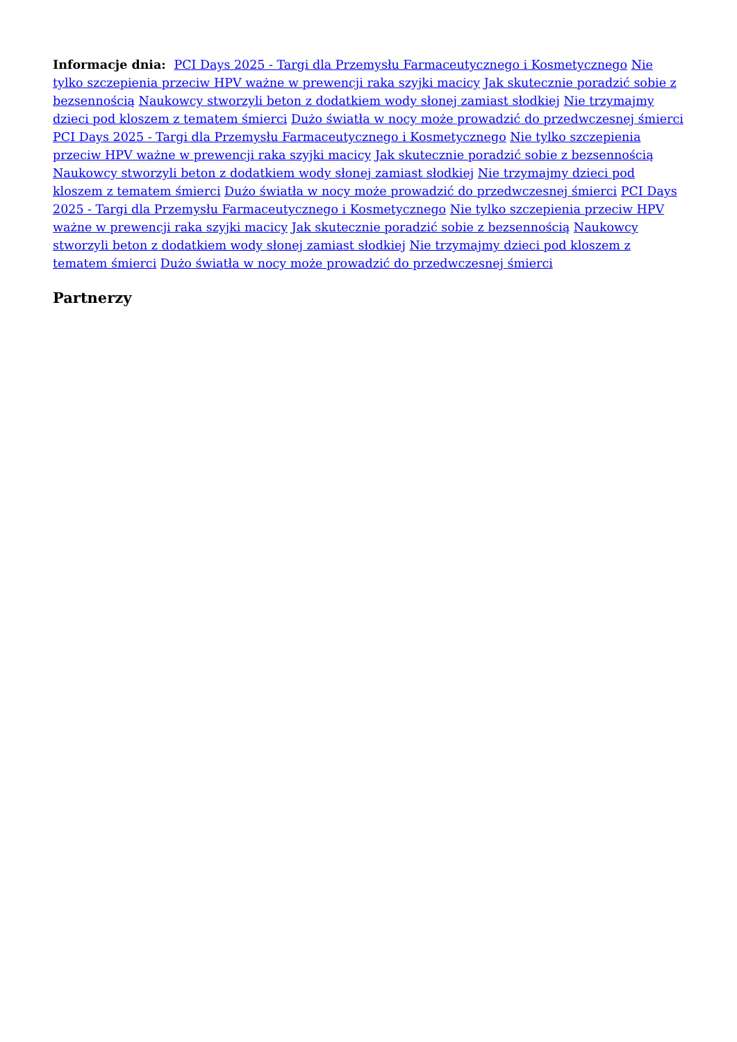Informacje dnia: PCI Days 2025 - Targi dla Przemysłu Farmaceutycznego i Kosmetycznego Nie tylko szczepienia przeciw HPV ważne w prewencji raka szyjki macicy Jak skutecznie poradzić sobie z bezsennością Naukowcy stworzyli beton z dodatkiem wody słonej zamiast słodkiej Nie trzymajmy dzieci pod kloszem z tematem śmierci Dużo światła w nocy może prowadzić do przedwczesnej śmierci PCI Days 2025 - Targi dla Przemysłu Farmaceutycznego i Kosmetycznego Nie tylko szczepienia przeciw HPV ważne w prewencji raka szyjki macicy Jak skutecznie poradzić sobie z bezsennością Naukowcy stworzyli beton z dodatkiem wody słonej zamiast słodkiej Nie trzymajmy dzieci pod kloszem z tematem śmierci Dużo światła w nocy może prowadzić do przedwczesnej śmierci PCI Days 2025 - Targi dla Przemysłu Farmaceutycznego i Kosmetycznego Nie tylko szczepienia przeciw HPV ważne w prewencji raka szyjki macicy Jak skutecznie poradzić sobie z bezsennością Naukowcy stworzyli beton z dodatkiem wody słonej zamiast słodkiej Nie trzymajmy dzieci pod kloszem z tematem śmierci Dużo światła w nocy może prowadzić do przedwczesnej śmierci
Partnerzy